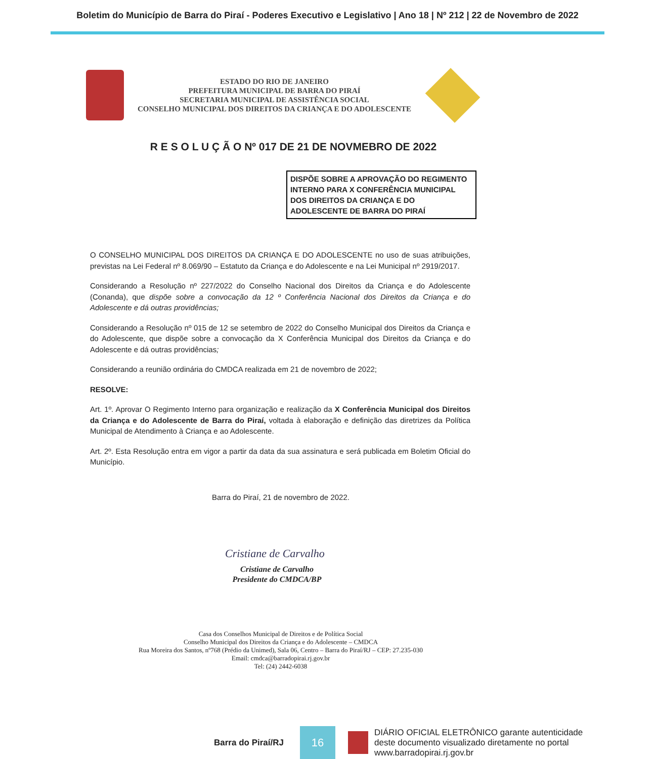Boletim do Município de Barra do Piraí - Poderes Executivo e Legislativo | Ano 18 | Nº 212 | 22 de Novembro de 2022
ESTADO DO RIO DE JANEIRO
PREFEITURA MUNICIPAL DE BARRA DO PIRAÍ
SECRETARIA MUNICIPAL DE ASSISTÊNCIA SOCIAL
CONSELHO MUNICIPAL DOS DIREITOS DA CRIANÇA E DO ADOLESCENTE
R E S O L U Ç Ã O Nº 017 DE 21 DE NOVMEBRO DE 2022
DISPÕE SOBRE A APROVAÇÃO DO REGIMENTO INTERNO PARA X CONFERÊNCIA MUNICIPAL DOS DIREITOS DA CRIANÇA E DO ADOLESCENTE DE BARRA DO PIRAÍ
O CONSELHO MUNICIPAL DOS DIREITOS DA CRIANÇA E DO ADOLESCENTE no uso de suas atribuições, previstas na Lei Federal nº 8.069/90 – Estatuto da Criança e do Adolescente e na Lei Municipal nº 2919/2017.
Considerando a Resolução nº 227/2022 do Conselho Nacional dos Direitos da Criança e do Adolescente (Conanda), que dispõe sobre a convocação da 12 º Conferência Nacional dos Direitos da Criança e do Adolescente e dá outras providências;
Considerando a Resolução nº 015 de 12 se setembro de 2022 do Conselho Municipal dos Direitos da Criança e do Adolescente, que dispõe sobre a convocação da X Conferência Municipal dos Direitos da Criança e do Adolescente e dá outras providências;
Considerando a reunião ordinária do CMDCA realizada em 21 de novembro de 2022;
RESOLVE:
Art. 1º. Aprovar O Regimento Interno para organização e realização da X Conferência Municipal dos Direitos da Criança e do Adolescente de Barra do Piraí, voltada à elaboração e definição das diretrizes da Política Municipal de Atendimento à Criança e ao Adolescente.
Art. 2º. Esta Resolução entra em vigor a partir da data da sua assinatura e será publicada em Boletim Oficial do Município.
Barra do Piraí, 21 de novembro de 2022.
Cristiane de Carvalho
Cristiane de Carvalho
Presidente do CMDCA/BP
Casa dos Conselhos Municipal de Direitos e de Política Social
Conselho Municipal dos Direitos da Criança e do Adolescente – CMDCA
Rua Moreira dos Santos, nº768 (Prédio da Unimed), Sala 06, Centro – Barra do Piraí/RJ – CEP: 27.235-030
Email: cmdca@barradopirai.rj.gov.br
Tel: (24) 2442-6038
Barra do Piraí/RJ
16
DIÁRIO OFICIAL ELETRÔNICO garante autenticidade
deste documento visualizado diretamente no portal
www.barradopirai.rj.gov.br